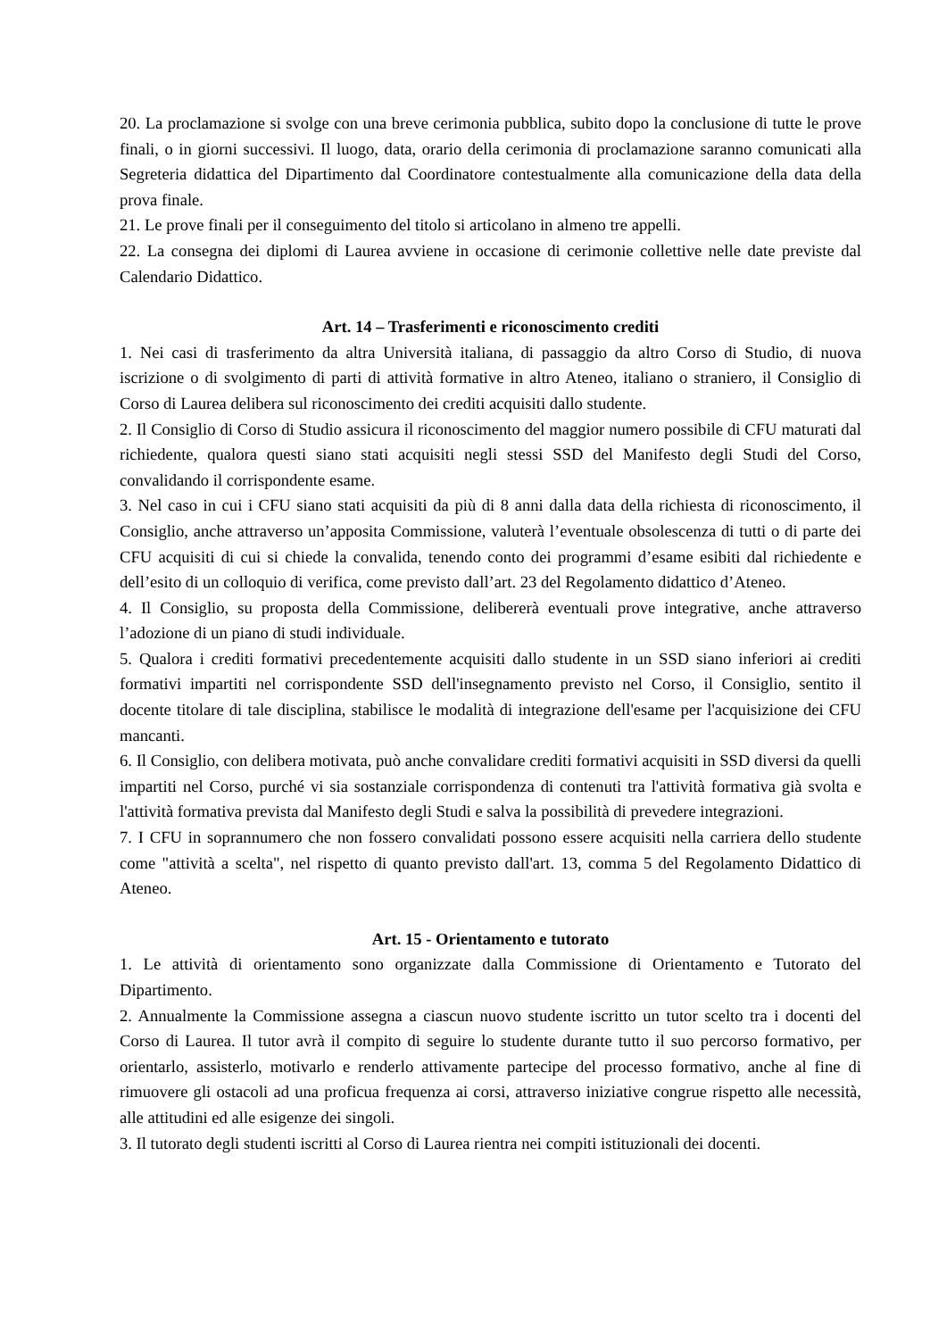20. La proclamazione si svolge con una breve cerimonia pubblica, subito dopo la conclusione di tutte le prove finali, o in giorni successivi. Il luogo, data, orario della cerimonia di proclamazione saranno comunicati alla Segreteria didattica del Dipartimento dal Coordinatore contestualmente alla comunicazione della data della prova finale.
21. Le prove finali per il conseguimento del titolo si articolano in almeno tre appelli.
22. La consegna dei diplomi di Laurea avviene in occasione di cerimonie collettive nelle date previste dal Calendario Didattico.
Art. 14 – Trasferimenti e riconoscimento crediti
1. Nei casi di trasferimento da altra Università italiana, di passaggio da altro Corso di Studio, di nuova iscrizione o di svolgimento di parti di attività formative in altro Ateneo, italiano o straniero, il Consiglio di Corso di Laurea delibera sul riconoscimento dei crediti acquisiti dallo studente.
2. Il Consiglio di Corso di Studio assicura il riconoscimento del maggior numero possibile di CFU maturati dal richiedente, qualora questi siano stati acquisiti negli stessi SSD del Manifesto degli Studi del Corso, convalidando il corrispondente esame.
3. Nel caso in cui i CFU siano stati acquisiti da più di 8 anni dalla data della richiesta di riconoscimento, il Consiglio, anche attraverso un’apposita Commissione, valuterà l’eventuale obsolescenza di tutti o di parte dei CFU acquisiti di cui si chiede la convalida, tenendo conto dei programmi d’esame esibiti dal richiedente e dell’esito di un colloquio di verifica, come previsto dall’art. 23 del Regolamento didattico d’Ateneo.
4. Il Consiglio, su proposta della Commissione, delibererà eventuali prove integrative, anche attraverso l’adozione di un piano di studi individuale.
5. Qualora i crediti formativi precedentemente acquisiti dallo studente in un SSD siano inferiori ai crediti formativi impartiti nel corrispondente SSD dell'insegnamento previsto nel Corso, il Consiglio, sentito il docente titolare di tale disciplina, stabilisce le modalità di integrazione dell'esame per l'acquisizione dei CFU mancanti.
6. Il Consiglio, con delibera motivata, può anche convalidare crediti formativi acquisiti in SSD diversi da quelli impartiti nel Corso, purché vi sia sostanziale corrispondenza di contenuti tra l'attività formativa già svolta e l'attività formativa prevista dal Manifesto degli Studi e salva la possibilità di prevedere integrazioni.
7. I CFU in soprannumero che non fossero convalidati possono essere acquisiti nella carriera dello studente come "attività a scelta", nel rispetto di quanto previsto dall'art. 13, comma 5 del Regolamento Didattico di Ateneo.
Art. 15 - Orientamento e tutorato
1. Le attività di orientamento sono organizzate dalla Commissione di Orientamento e Tutorato del Dipartimento.
2. Annualmente la Commissione assegna a ciascun nuovo studente iscritto un tutor scelto tra i docenti del Corso di Laurea. Il tutor avrà il compito di seguire lo studente durante tutto il suo percorso formativo, per orientarlo, assisterlo, motivarlo e renderlo attivamente partecipe del processo formativo, anche al fine di rimuovere gli ostacoli ad una proficua frequenza ai corsi, attraverso iniziative congrue rispetto alle necessità, alle attitudini ed alle esigenze dei singoli.
3. Il tutorato degli studenti iscritti al Corso di Laurea rientra nei compiti istituzionali dei docenti.